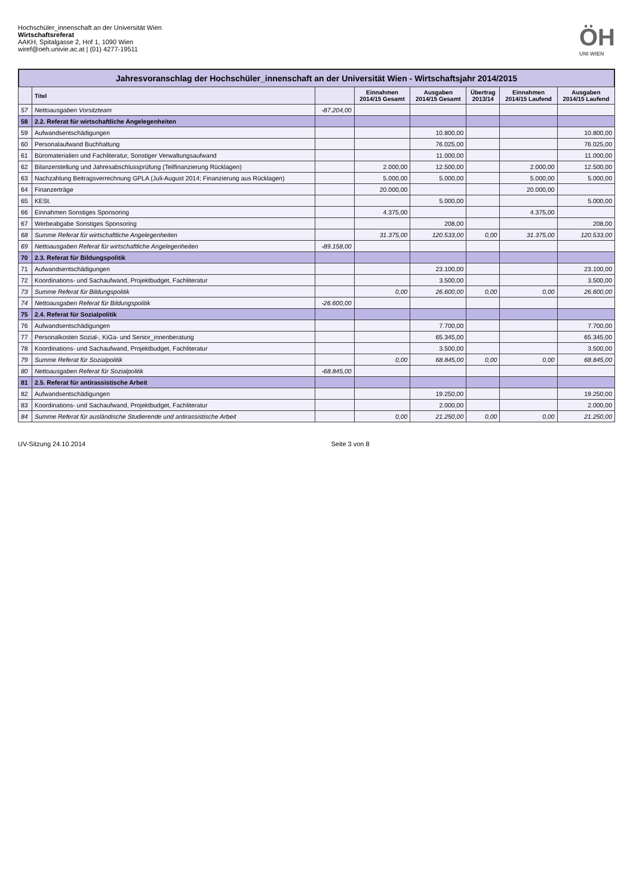Hochschüler_innenschaft an der Universität Wien
Wirtschaftsreferat
AAKH, Spitalgasse 2, Hof 1, 1090 Wien
wiref@oeh.univie.ac.at | (01) 4277-19511
ÖH
UNI WIEN
Jahresvoranschlag der Hochschüler_innenschaft an der Universität Wien - Wirtschaftsjahr 2014/2015
| | Titel | | Einnahmen 2014/15 Gesamt | Ausgaben 2014/15 Gesamt | Übertrag 2013/14 | Einnahmen 2014/15 Laufend | Ausgaben 2014/15 Laufend |
| --- | --- | --- | --- | --- | --- | --- | --- |
| 57 | Nettoausgaben Vorsitzteam | -87.204,00 | | | | | |
| 58 | 2.2. Referat für wirtschaftliche Angelegenheiten | | | | | | |
| 59 | Aufwandsentschädigungen | | | 10.800,00 | | | 10.800,00 |
| 60 | Personalaufwand Buchhaltung | | | 76.025,00 | | | 76.025,00 |
| 61 | Büromaterialien und Fachliteratur, Sonstiger Verwaltungsaufwand | | | 11.000,00 | | | 11.000,00 |
| 62 | Bilanzerstellung und Jahresabschlussprüfung (Teilfinanzierung Rücklagen) | | 2.000,00 | 12.500,00 | | 2.000,00 | 12.500,00 |
| 63 | Nachzahlung Beitragsverrechnung GPLA (Juli-August 2014; Finanzierung aus Rücklagen) | | 5.000,00 | 5.000,00 | | 5.000,00 | 5.000,00 |
| 64 | Finanzerträge | | 20.000,00 | | | 20.000,00 | |
| 65 | KESt. | | | 5.000,00 | | | 5.000,00 |
| 66 | Einnahmen Sonstiges Sponsoring | | 4.375,00 | | | 4.375,00 | |
| 67 | Werbeabgabe Sonstiges Sponsoring | | | 208,00 | | | 208,00 |
| 68 | Summe Referat für wirtschaftliche Angelegenheiten | | 31.375,00 | 120.533,00 | 0,00 | 31.375,00 | 120.533,00 |
| 69 | Nettoausgaben Referat für wirtschaftliche Angelegenheiten | -89.158,00 | | | | | |
| 70 | 2.3. Referat für Bildungspolitik | | | | | | |
| 71 | Aufwandsentschädigungen | | | 23.100,00 | | | 23.100,00 |
| 72 | Koordinations- und Sachaufwand, Projektbudget, Fachliteratur | | | 3.500,00 | | | 3.500,00 |
| 73 | Summe Referat für Bildungspolitik | | 0,00 | 26.600,00 | 0,00 | 0,00 | 26.600,00 |
| 74 | Nettoausgaben Referat für Bildungspolitik | -26.600,00 | | | | | |
| 75 | 2.4. Referat für Sozialpolitik | | | | | | |
| 76 | Aufwandsentschädigungen | | | 7.700,00 | | | 7.700,00 |
| 77 | Personalkosten Sozial-, KiGa- und Senior_innenberatung | | | 65.345,00 | | | 65.345,00 |
| 78 | Koordinations- und Sachaufwand, Projektbudget, Fachliteratur | | | 3.500,00 | | | 3.500,00 |
| 79 | Summe Referat für Sozialpolitik | | 0,00 | 68.845,00 | 0,00 | 0,00 | 68.845,00 |
| 80 | Nettoausgaben Referat für Sozialpolitik | -68.845,00 | | | | | |
| 81 | 2.5. Referat für antirassistische Arbeit | | | | | | |
| 82 | Aufwandsentschädigungen | | | 19.250,00 | | | 19.250,00 |
| 83 | Koordinations- und Sachaufwand, Projektbudget, Fachliteratur | | | 2.000,00 | | | 2.000,00 |
| 84 | Summe Referat für ausländische Studierende und antirassistische Arbeit | | 0,00 | 21.250,00 | 0,00 | 0,00 | 21.250,00 |
UV-Sitzung 24.10.2014 Seite 3 von 8